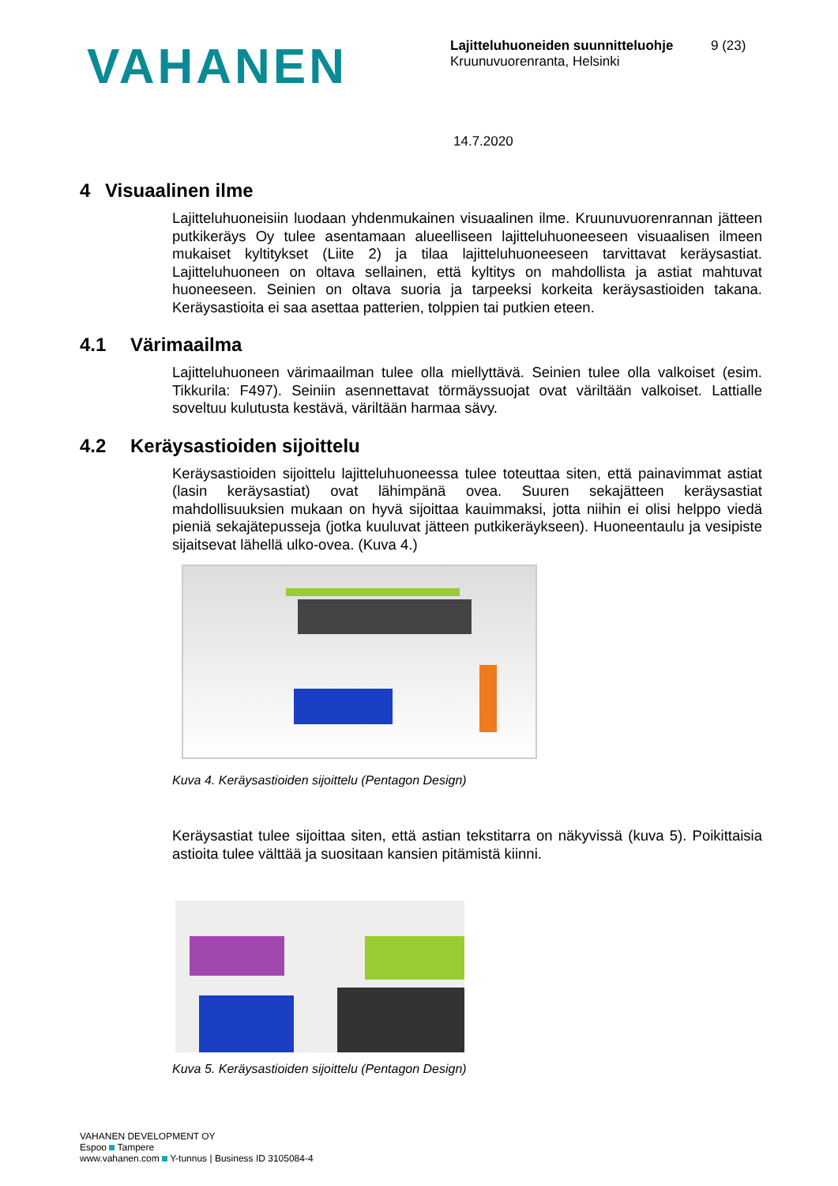VAHANEN
Lajitteluhuoneiden suunnitteluohje
Kruunuvuorenranta, Helsinki
9 (23)
14.7.2020
4 Visuaalinen ilme
Lajitteluhuoneisiin luodaan yhdenmukainen visuaalinen ilme. Kruunuvuorenrannan jätteen putkikeräys Oy tulee asentamaan alueelliseen lajitteluhuoneeseen visuaalisen ilmeen mukaiset kyltitykset (Liite 2) ja tilaa lajitteluhuoneeseen tarvittavat keräysastiat. Lajitteluhuoneen on oltava sellainen, että kyltitys on mahdollista ja astiat mahtuvat huoneeseen. Seinien on oltava suoria ja tarpeeksi korkeita keräysastioiden takana. Keräysastioita ei saa asettaa patterien, tolppien tai putkien eteen.
4.1 Värimaailma
Lajitteluhuoneen värimaailman tulee olla miellyttävä. Seinien tulee olla valkoiset (esim. Tikkurila: F497). Seiniin asennettavat törmäyssuojat ovat väriltään valkoiset. Lattialle soveltuu kulutusta kestävä, väriltään harmaa sävy.
4.2 Keräysastioiden sijoittelu
Keräysastioiden sijoittelu lajitteluhuoneessa tulee toteuttaa siten, että painavimmat astiat (lasin keräysastiat) ovat lähimpänä ovea. Suuren sekajätteen keräysastiat mahdollisuuksien mukaan on hyvä sijoittaa kauimmaksi, jotta niihin ei olisi helppo viedä pieniä sekajätepusseja (jotka kuuluvat jätteen putkikeräykseen). Huoneentaulu ja vesipiste sijaitsevat lähellä ulko-ovea. (Kuva 4.)
Kuva 4. Keräysastioiden sijoittelu (Pentagon Design)
Keräysastiat tulee sijoittaa siten, että astian tekstitarra on näkyvissä (kuva 5). Poikittaisia astioita tulee välttää ja suositaan kansien pitämistä kiinni.
Kuva 5. Keräysastioiden sijoittelu (Pentagon Design)
VAHANEN DEVELOPMENT OY
Espoo Tampere
www.vahanen.com Y-tunnus | Business ID 3105084-4